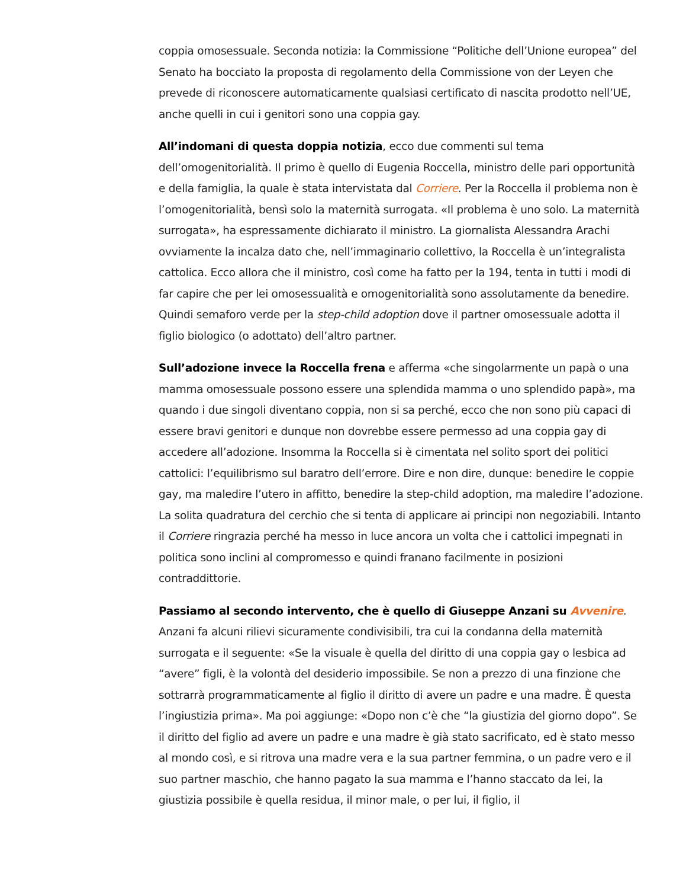coppia omosessuale. Seconda notizia: la Commissione “Politiche dell’Unione europea” del Senato ha bocciato la proposta di regolamento della Commissione von der Leyen che prevede di riconoscere automaticamente qualsiasi certificato di nascita prodotto nell’UE, anche quelli in cui i genitori sono una coppia gay.
All’indomani di questa doppia notizia, ecco due commenti sul tema dell’omogenitorialità. Il primo è quello di Eugenia Roccella, ministro delle pari opportunità e della famiglia, la quale è stata intervistata dal Corriere. Per la Roccella il problema non è l’omogenitorialità, bensì solo la maternità surrogata. «Il problema è uno solo. La maternità surrogata», ha espressamente dichiarato il ministro. La giornalista Alessandra Arachi ovviamente la incalza dato che, nell’immaginario collettivo, la Roccella è un’integralista cattolica. Ecco allora che il ministro, così come ha fatto per la 194, tenta in tutti i modi di far capire che per lei omosessualità e omogenitorialità sono assolutamente da benedire. Quindi semaforo verde per la step-child adoption dove il partner omosessuale adotta il figlio biologico (o adottato) dell’altro partner.
Sull’adozione invece la Roccella frena e afferma «che singolarmente un papà o una mamma omosessuale possono essere una splendida mamma o uno splendido papà», ma quando i due singoli diventano coppia, non si sa perché, ecco che non sono più capaci di essere bravi genitori e dunque non dovrebbe essere permesso ad una coppia gay di accedere all’adozione. Insomma la Roccella si è cimentata nel solito sport dei politici cattolici: l’equilibrismo sul baratro dell’errore. Dire e non dire, dunque: benedire le coppie gay, ma maledire l’utero in affitto, benedire la step-child adoption, ma maledire l’adozione. La solita quadratura del cerchio che si tenta di applicare ai principi non negoziabili. Intanto il Corriere ringrazia perché ha messo in luce ancora un volta che i cattolici impegnati in politica sono inclini al compromesso e quindi franano facilmente in posizioni contraddittorie.
Passiamo al secondo intervento, che è quello di Giuseppe Anzani su Avvenire. Anzani fa alcuni rilievi sicuramente condivisibili, tra cui la condanna della maternità surrogata e il seguente: «Se la visuale è quella del diritto di una coppia gay o lesbica ad “avere” figli, è la volontà del desiderio impossibile. Se non a prezzo di una finzione che sottrarrà programmaticamente al figlio il diritto di avere un padre e una madre. È questa l’ingiustizia prima». Ma poi aggiunge: «Dopo non c’è che “la giustizia del giorno dopo”. Se il diritto del figlio ad avere un padre e una madre è già stato sacrificato, ed è stato messo al mondo così, e si ritrova una madre vera e la sua partner femmina, o un padre vero e il suo partner maschio, che hanno pagato la sua mamma e l’hanno staccato da lei, la giustizia possibile è quella residua, il minor male, o per lui, il figlio, il